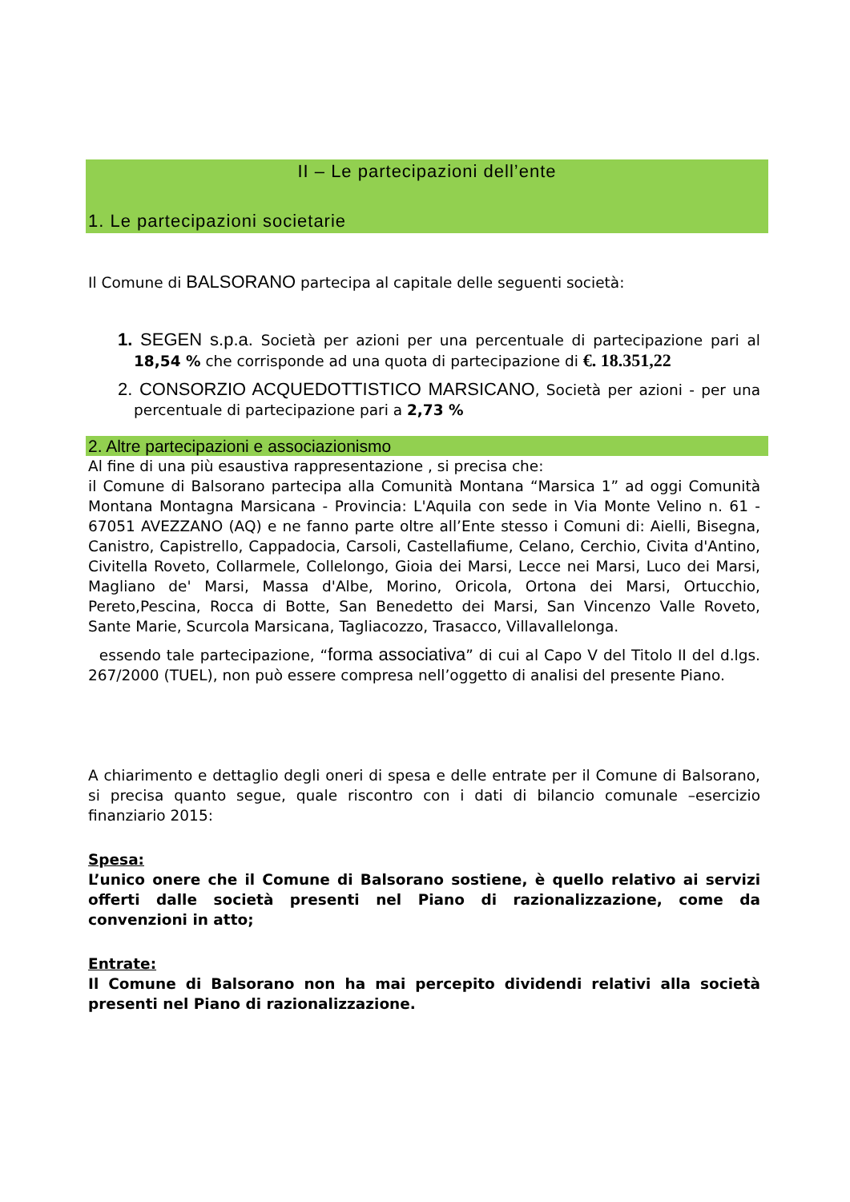II – Le partecipazioni dell’ente
1. Le partecipazioni societarie
Il Comune di BALSORANO partecipa al capitale delle seguenti società:
1. SEGEN s.p.a. Società per azioni per una percentuale di partecipazione pari al 18,54 % che corrisponde ad una quota di partecipazione di €. 18.351,22
2. CONSORZIO ACQUEDOTTISTICO MARSICANO, Società per azioni - per una percentuale di partecipazione pari a 2,73 %
2. Altre partecipazioni e associazionismo
Al fine di una più esaustiva rappresentazione , si precisa che:
il Comune di Balsorano partecipa alla Comunità Montana “Marsica 1” ad oggi Comunità Montana Montagna Marsicana - Provincia: L'Aquila con sede in Via Monte Velino n. 61 - 67051 AVEZZANO (AQ) e ne fanno parte oltre all’Ente stesso i Comuni di: Aielli, Bisegna, Canistro, Capistrello, Cappadocia, Carsoli, Castellafiume, Celano, Cerchio, Civita d'Antino, Civitella Roveto, Collarmele, Collelongo, Gioia dei Marsi, Lecce nei Marsi, Luco dei Marsi, Magliano de' Marsi, Massa d'Albe, Morino, Oricola, Ortona dei Marsi, Ortucchio, Pereto,Pescina, Rocca di Botte, San Benedetto dei Marsi, San Vincenzo Valle Roveto, Sante Marie, Scurcola Marsicana, Tagliacozzo, Trasacco, Villavallelonga.
essendo tale partecipazione, “forma associativa” di cui al Capo V del Titolo II del d.lgs. 267/2000 (TUEL), non può essere compresa nell’oggetto di analisi del presente Piano.
A chiarimento e dettaglio degli oneri di spesa e delle entrate per il Comune di Balsorano, si precisa quanto segue, quale riscontro con i dati di bilancio comunale –esercizio finanziario 2015:
Spesa:
L’unico onere che il Comune di Balsorano sostiene, è quello relativo ai servizi offerti dalle società presenti nel Piano di razionalizzazione, come da convenzioni in atto;
Entrate:
Il Comune di Balsorano non ha mai percepito dividendi relativi alla società presenti nel Piano di razionalizzazione.